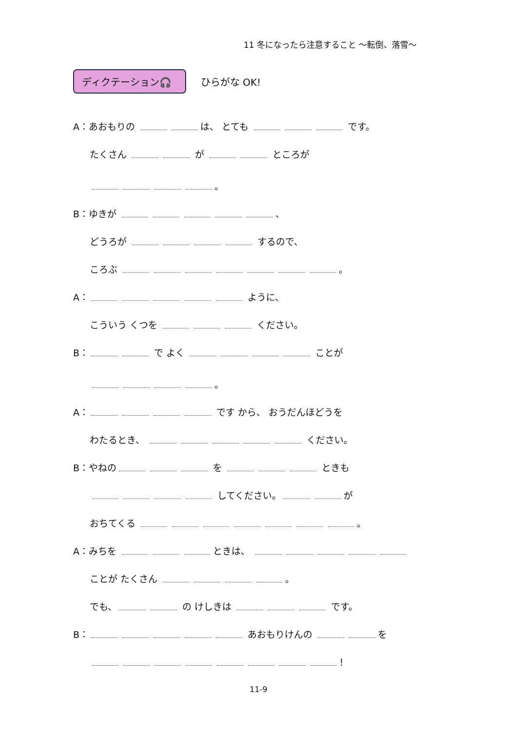11 冬になったら注意すること ～転倒、落雪～
ディクテーション🎧
ひらがな OK!
A：あおもりの は、 とても です。
たくさん が ところが
。
B：ゆきが 、
どうろが するので、
ころぶ 。
A： ように、
こういう くつを ください。
B： で よく ことが
。
A： です から、 おうだんほどうを
わたるとき、 ください。
B：やねの を ときも
してください。 が
おちてくる 。
A：みちを ときは、
ことが たくさん 。
でも、 の けしきは です。
B： あおもりけんの を
！
11-9